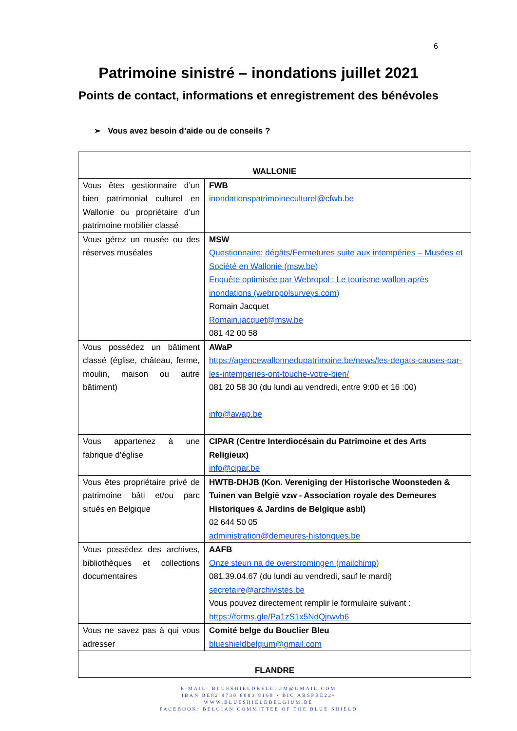6
Patrimoine sinistré – inondations juillet 2021
Points de contact, informations et enregistrement des bénévoles
➢ Vous avez besoin d’aide ou de conseils ?
| WALLONIE | |
| Vous êtes gestionnaire d’un bien patrimonial culturel en Wallonie ou propriétaire d’un patrimoine mobilier classé | FWB inondationspatrimoineculturel@cfwb.be |
| Vous gérez un musée ou des réserves muséales | MSW Questionnaire: dégâts/Fermetures suite aux intempéries – Musées et Société en Wallonie (msw.be) Enquête optimisée par Webropol : Le tourisme wallon après inondations (webropolsurveys.com) Romain Jacquet Romain.jacquet@msw.be 081 42 00 58 |
| Vous possédez un bâtiment classé (église, château, ferme, moulin, maison ou autre bâtiment) | AWaP https://agencewallonnedupatrimoine.be/news/les-degats-causes-par-les-intemperies-ont-touche-votre-bien/ 081 20 58 30 (du lundi au vendredi, entre 9:00 et 16 :00) info@awap.be |
| Vous appartenez à une fabrique d’église | CIPAR (Centre Interdiocésain du Patrimoine et des Arts Religieux) info@cipar.be |
| Vous êtes propriétaire privé de patrimoine bâti et/ou parc situés en Belgique | HWTB-DHJB (Kon. Vereniging der Historische Woonsteden & Tuinen van België vzw - Association royale des Demeures Historiques & Jardins de Belgique asbl) 02 644 50 05 administration@demeures-historiques.be |
| Vous possédez des archives, bibliothèques et collections documentaires | AAFB Onze steun na de overstromingen (mailchimp) 081.39.04.67 (du lundi au vendredi, sauf le mardi) secretaire@archivistes.be Vous pouvez directement remplir le formulaire suivant : https://forms.gle/Pa1zS1x5NdQjrwvb6 |
| Vous ne savez pas à qui vous adresser | Comité belge du Bouclier Bleu blueshieldbelgium@gmail.com |
| FLANDRE | |
E-MAIL: BLUESHIELDBELGIUM@GMAIL.COM
IBAN BE82 9730 8003 8168 • BIC ARSPBE22•
WWW.BLUESHIELDBELGIUM.BE
FACEBOOK: BELGIAN COMMITTEE OF THE BLUE SHIELD